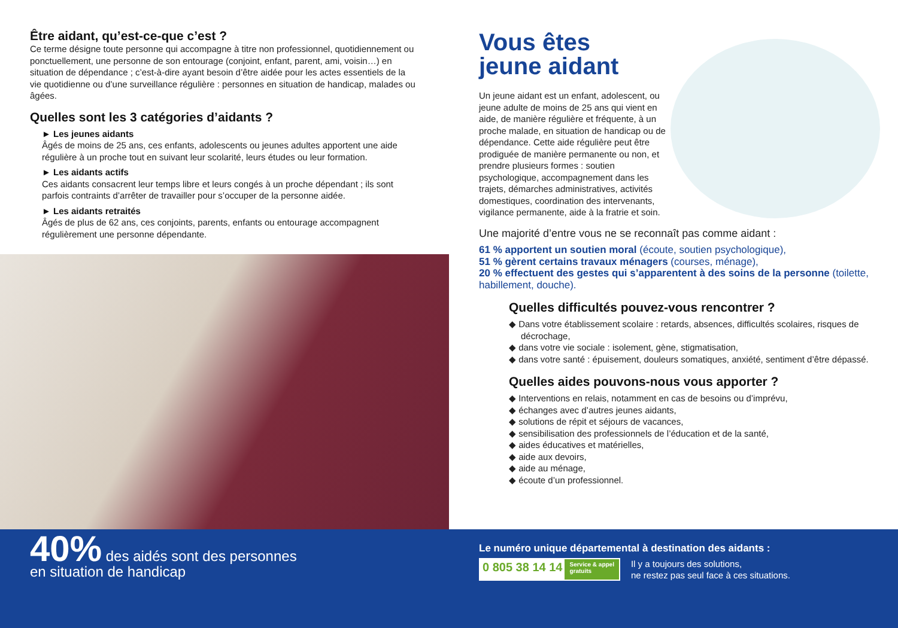Être aidant, qu’est-ce-que c’est ?
Ce terme désigne toute personne qui accompagne à titre non professionnel, quotidiennement ou ponctuellement, une personne de son entourage (conjoint, enfant, parent, ami, voisin…) en situation de dépendance ; c’est-à-dire ayant besoin d’être aidée pour les actes essentiels de la vie quotidienne ou d’une surveillance régulière : personnes en situation de handicap, malades ou âgées.
Quelles sont les 3 catégories d’aidants ?
► Les jeunes aidants
Âgés de moins de 25 ans, ces enfants, adolescents ou jeunes adultes apportent une aide régulière à un proche tout en suivant leur scolarité, leurs études ou leur formation.
► Les aidants actifs
Ces aidants consacrent leur temps libre et leurs congés à un proche dépendant ; ils sont parfois contraints d’arrêter de travailler pour s’occuper de la personne aidée.
► Les aidants retraités
Âgés de plus de 62 ans, ces conjoints, parents, enfants ou entourage accompagnent régulièrement une personne dépendante.
Vous êtes
jeune aidant
Un jeune aidant est un enfant, adolescent, ou jeune adulte de moins de 25 ans qui vient en aide, de manière régulière et fréquente, à un proche malade, en situation de handicap ou de dépendance. Cette aide régulière peut être prodiguée de manière permanente ou non, et prendre plusieurs formes : soutien psychologique, accompagnement dans les trajets, démarches administratives, activités domestiques, coordination des intervenants, vigilance permanente, aide à la fratrie et soin.
Une majorité d’entre vous ne se reconnaît pas comme aidant :
61 % apportent un soutien moral (écoute, soutien psychologique),
51 % gèrent certains travaux ménagers (courses, ménage),
20 % effectuent des gestes qui s’apparentent à des soins de la personne (toilette, habillement, douche).
Quelles difficultés pouvez-vous rencontrer ?
◆ Dans votre établissement scolaire : retards, absences, difficultés scolaires, risques de décrochage,
◆ dans votre vie sociale : isolement, gène, stigmatisation,
◆ dans votre santé : épuisement, douleurs somatiques, anxiété, sentiment d’être dépassé.
Quelles aides pouvons-nous vous apporter ?
◆ Interventions en relais, notamment en cas de besoins ou d’imprévu,
◆ échanges avec d’autres jeunes aidants,
◆ solutions de répit et séjours de vacances,
◆ sensibilisation des professionnels de l’éducation et de la santé,
◆ aides éducatives et matérielles,
◆ aide aux devoirs,
◆ aide au ménage,
◆ écoute d’un professionnel.
40% des aidés sont des personnes
en situation de handicap
Le numéro unique départemental à destination des aidants :
0 805 38 14 14 Service & appel
gratuits
Il y a toujours des solutions,
ne restez pas seul face à ces situations.